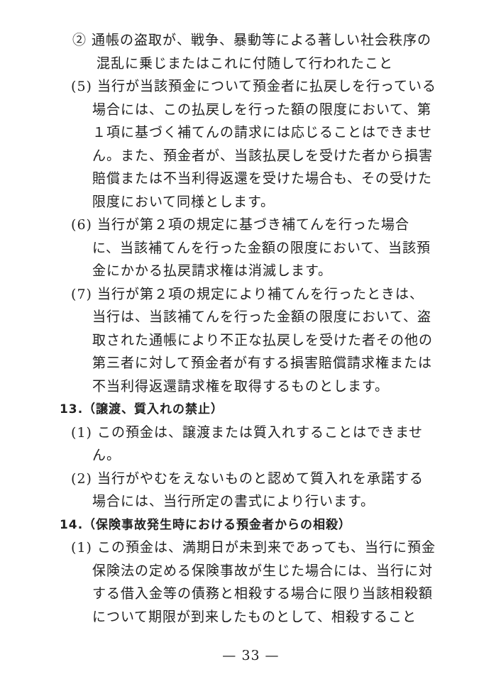② 通帳の盗取が、戦争、暴動等による著しい社会秩序の混乱に乗じまたはこれに付随して行われたこと
(5) 当行が当該預金について預金者に払戻しを行っている場合には、この払戻しを行った額の限度において、第１項に基づく補てんの請求には応じることはできません。また、預金者が、当該払戻しを受けた者から損害賠償または不当利得返還を受けた場合も、その受けた限度において同様とします。
(6) 当行が第２項の規定に基づき補てんを行った場合に、当該補てんを行った金額の限度において、当該預金にかかる払戻請求権は消滅します。
(7) 当行が第２項の規定により補てんを行ったときは、当行は、当該補てんを行った金額の限度において、盗取された通帳により不正な払戻しを受けた者その他の第三者に対して預金者が有する損害賠償請求権または不当利得返還請求権を取得するものとします。
13.（譲渡、質入れの禁止）
(1) この預金は、譲渡または質入れすることはできません。
(2) 当行がやむをえないものと認めて質入れを承諾する場合には、当行所定の書式により行います。
14.（保険事故発生時における預金者からの相殺）
(1) この預金は、満期日が未到来であっても、当行に預金保険法の定める保険事故が生じた場合には、当行に対する借入金等の債務と相殺する場合に限り当該相殺額について期限が到来したものとして、相殺すること
— 33 —